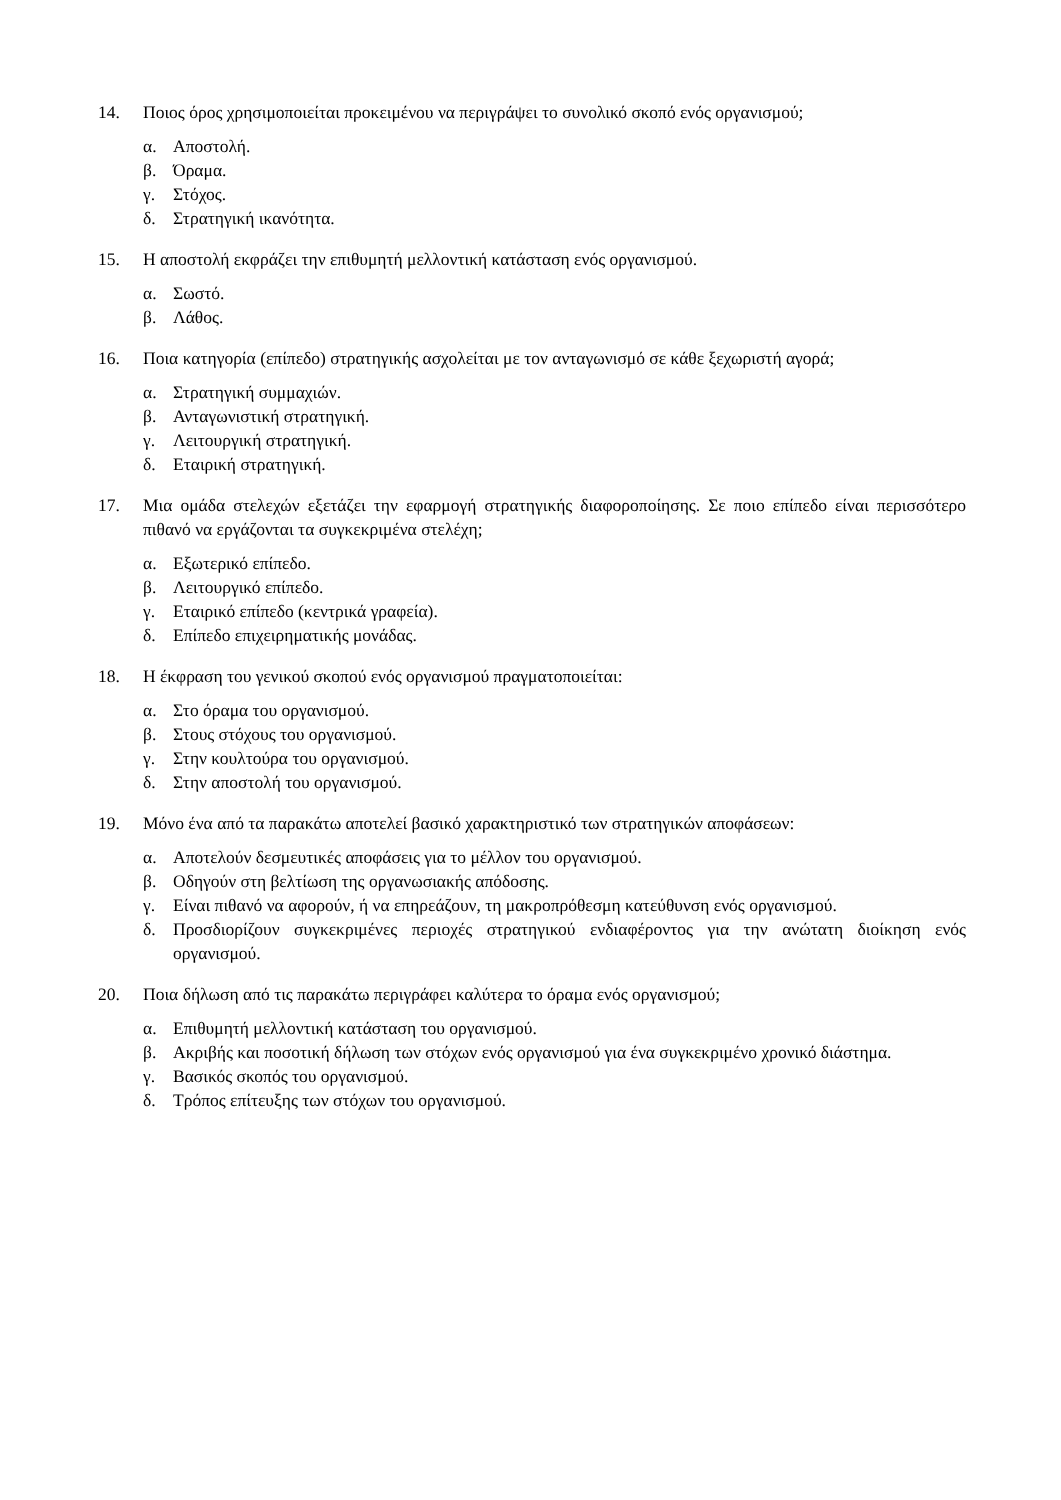14. Ποιος όρος χρησιμοποιείται προκειμένου να περιγράψει το συνολικό σκοπό ενός οργανισμού;
α. Αποστολή.
β. Όραμα.
γ. Στόχος.
δ. Στρατηγική ικανότητα.
15. Η αποστολή εκφράζει την επιθυμητή μελλοντική κατάσταση ενός οργανισμού.
α. Σωστό.
β. Λάθος.
16. Ποια κατηγορία (επίπεδο) στρατηγικής ασχολείται με τον ανταγωνισμό σε κάθε ξεχωριστή αγορά;
α. Στρατηγική συμμαχιών.
β. Ανταγωνιστική στρατηγική.
γ. Λειτουργική στρατηγική.
δ. Εταιρική στρατηγική.
17. Μια ομάδα στελεχών εξετάζει την εφαρμογή στρατηγικής διαφοροποίησης. Σε ποιο επίπεδο είναι περισσότερο πιθανό να εργάζονται τα συγκεκριμένα στελέχη;
α. Εξωτερικό επίπεδο.
β. Λειτουργικό επίπεδο.
γ. Εταιρικό επίπεδο (κεντρικά γραφεία).
δ. Επίπεδο επιχειρηματικής μονάδας.
18. Η έκφραση του γενικού σκοπού ενός οργανισμού πραγματοποιείται:
α. Στο όραμα του οργανισμού.
β. Στους στόχους του οργανισμού.
γ. Στην κουλτούρα του οργανισμού.
δ. Στην αποστολή του οργανισμού.
19. Μόνο ένα από τα παρακάτω αποτελεί βασικό χαρακτηριστικό των στρατηγικών αποφάσεων:
α. Αποτελούν δεσμευτικές αποφάσεις για το μέλλον του οργανισμού.
β. Οδηγούν στη βελτίωση της οργανωσιακής απόδοσης.
γ. Είναι πιθανό να αφορούν, ή να επηρεάζουν, τη μακροπρόθεσμη κατεύθυνση ενός οργανισμού.
δ. Προσδιορίζουν συγκεκριμένες περιοχές στρατηγικού ενδιαφέροντος για την ανώτατη διοίκηση ενός οργανισμού.
20. Ποια δήλωση από τις παρακάτω περιγράφει καλύτερα το όραμα ενός οργανισμού;
α. Επιθυμητή μελλοντική κατάσταση του οργανισμού.
β. Ακριβής και ποσοτική δήλωση των στόχων ενός οργανισμού για ένα συγκεκριμένο χρονικό διάστημα.
γ. Βασικός σκοπός του οργανισμού.
δ. Τρόπος επίτευξης των στόχων του οργανισμού.